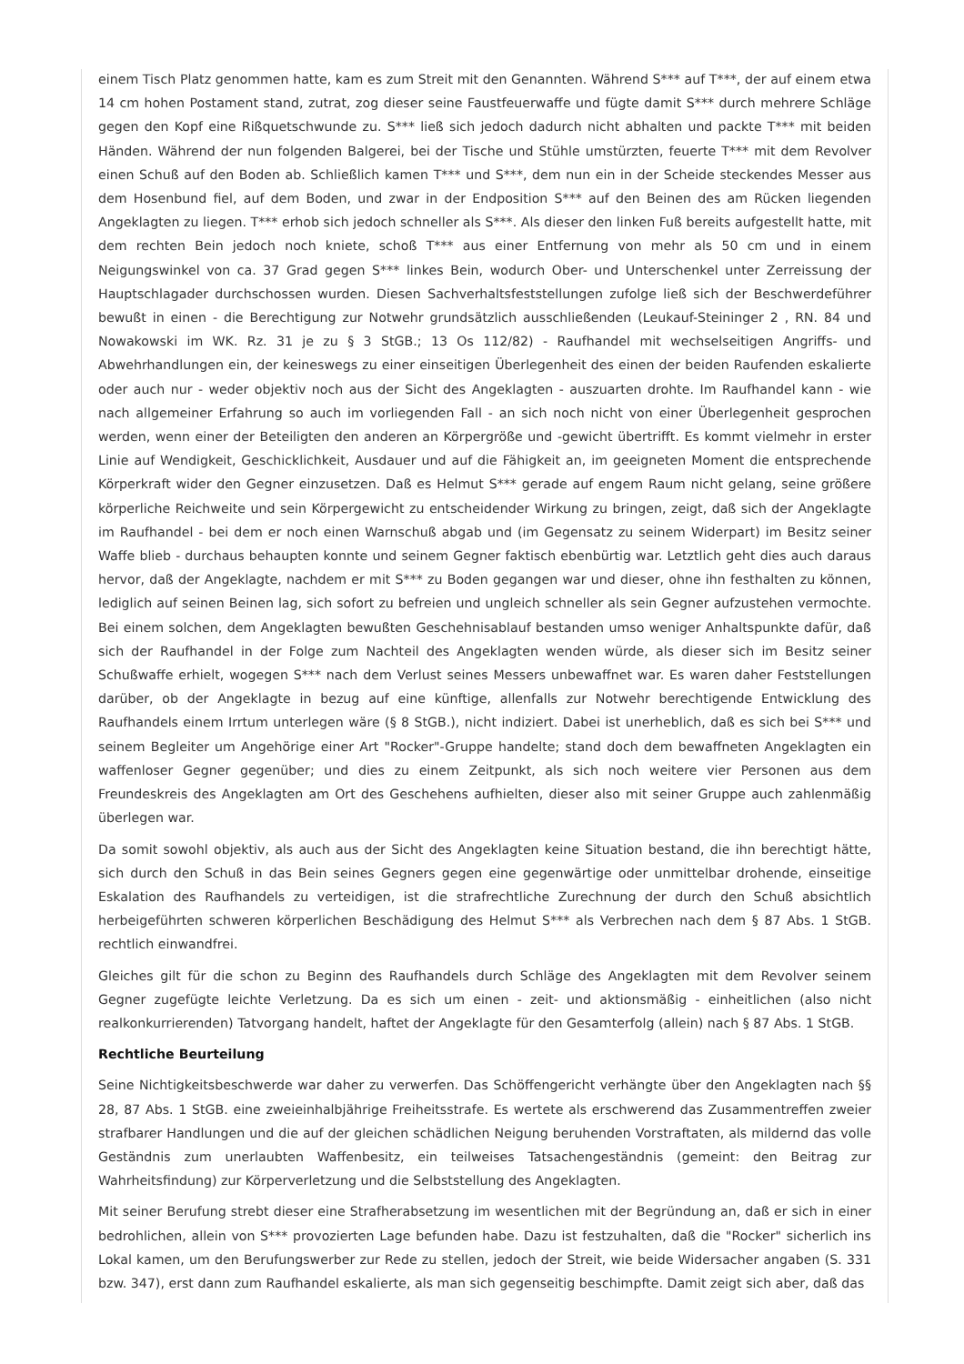einem Tisch Platz genommen hatte, kam es zum Streit mit den Genannten. Während S*** auf T***, der auf einem etwa 14 cm hohen Postament stand, zutrat, zog dieser seine Faustfeuerwaffe und fügte damit S*** durch mehrere Schläge gegen den Kopf eine Rißquetschwunde zu. S*** ließ sich jedoch dadurch nicht abhalten und packte T*** mit beiden Händen. Während der nun folgenden Balgerei, bei der Tische und Stühle umstürzten, feuerte T*** mit dem Revolver einen Schuß auf den Boden ab. Schließlich kamen T*** und S***, dem nun ein in der Scheide steckendes Messer aus dem Hosenbund fiel, auf dem Boden, und zwar in der Endposition S*** auf den Beinen des am Rücken liegenden Angeklagten zu liegen. T*** erhob sich jedoch schneller als S***. Als dieser den linken Fuß bereits aufgestellt hatte, mit dem rechten Bein jedoch noch kniete, schoß T*** aus einer Entfernung von mehr als 50 cm und in einem Neigungswinkel von ca. 37 Grad gegen S*** linkes Bein, wodurch Ober- und Unterschenkel unter Zerreissung der Hauptschlagader durchschossen wurden. Diesen Sachverhaltsfeststellungen zufolge ließ sich der Beschwerdeführer bewußt in einen - die Berechtigung zur Notwehr grundsätzlich ausschließenden (Leukauf-Steininger 2 , RN. 84 und Nowakowski im WK. Rz. 31 je zu § 3 StGB.; 13 Os 112/82) - Raufhandel mit wechselseitigen Angriffs- und Abwehrhandlungen ein, der keineswegs zu einer einseitigen Überlegenheit des einen der beiden Raufenden eskalierte oder auch nur - weder objektiv noch aus der Sicht des Angeklagten - auszuarten drohte. Im Raufhandel kann - wie nach allgemeiner Erfahrung so auch im vorliegenden Fall - an sich noch nicht von einer Überlegenheit gesprochen werden, wenn einer der Beteiligten den anderen an Körpergröße und -gewicht übertrifft. Es kommt vielmehr in erster Linie auf Wendigkeit, Geschicklichkeit, Ausdauer und auf die Fähigkeit an, im geeigneten Moment die entsprechende Körperkraft wider den Gegner einzusetzen. Daß es Helmut S*** gerade auf engem Raum nicht gelang, seine größere körperliche Reichweite und sein Körpergewicht zu entscheidender Wirkung zu bringen, zeigt, daß sich der Angeklagte im Raufhandel - bei dem er noch einen Warnschuß abgab und (im Gegensatz zu seinem Widerpart) im Besitz seiner Waffe blieb - durchaus behaupten konnte und seinem Gegner faktisch ebenbürtig war. Letztlich geht dies auch daraus hervor, daß der Angeklagte, nachdem er mit S*** zu Boden gegangen war und dieser, ohne ihn festhalten zu können, lediglich auf seinen Beinen lag, sich sofort zu befreien und ungleich schneller als sein Gegner aufzustehen vermochte. Bei einem solchen, dem Angeklagten bewußten Geschehnisablauf bestanden umso weniger Anhaltspunkte dafür, daß sich der Raufhandel in der Folge zum Nachteil des Angeklagten wenden würde, als dieser sich im Besitz seiner Schußwaffe erhielt, wogegen S*** nach dem Verlust seines Messers unbewaffnet war. Es waren daher Feststellungen darüber, ob der Angeklagte in bezug auf eine künftige, allenfalls zur Notwehr berechtigende Entwicklung des Raufhandels einem Irrtum unterlegen wäre (§ 8 StGB.), nicht indiziert. Dabei ist unerheblich, daß es sich bei S*** und seinem Begleiter um Angehörige einer Art "Rocker"-Gruppe handelte; stand doch dem bewaffneten Angeklagten ein waffenloser Gegner gegenüber; und dies zu einem Zeitpunkt, als sich noch weitere vier Personen aus dem Freundeskreis des Angeklagten am Ort des Geschehens aufhielten, dieser also mit seiner Gruppe auch zahlenmäßig überlegen war.
Da somit sowohl objektiv, als auch aus der Sicht des Angeklagten keine Situation bestand, die ihn berechtigt hätte, sich durch den Schuß in das Bein seines Gegners gegen eine gegenwärtige oder unmittelbar drohende, einseitige Eskalation des Raufhandels zu verteidigen, ist die strafrechtliche Zurechnung der durch den Schuß absichtlich herbeigeführten schweren körperlichen Beschädigung des Helmut S*** als Verbrechen nach dem § 87 Abs. 1 StGB. rechtlich einwandfrei.
Gleiches gilt für die schon zu Beginn des Raufhandels durch Schläge des Angeklagten mit dem Revolver seinem Gegner zugefügte leichte Verletzung. Da es sich um einen - zeit- und aktionsmäßig - einheitlichen (also nicht realkonkurrierenden) Tatvorgang handelt, haftet der Angeklagte für den Gesamterfolg (allein) nach § 87 Abs. 1 StGB.
Rechtliche Beurteilung
Seine Nichtigkeitsbeschwerde war daher zu verwerfen. Das Schöffengericht verhängte über den Angeklagten nach §§ 28, 87 Abs. 1 StGB. eine zweieinhalbjährige Freiheitsstrafe. Es wertete als erschwerend das Zusammentreffen zweier strafbarer Handlungen und die auf der gleichen schädlichen Neigung beruhenden Vorstraftaten, als mildernd das volle Geständnis zum unerlaubten Waffenbesitz, ein teilweises Tatsachengeständnis (gemeint: den Beitrag zur Wahrheitsfindung) zur Körperverletzung und die Selbststellung des Angeklagten.
Mit seiner Berufung strebt dieser eine Strafherabsetzung im wesentlichen mit der Begründung an, daß er sich in einer bedrohlichen, allein von S*** provozierten Lage befunden habe. Dazu ist festzuhalten, daß die "Rocker" sicherlich ins Lokal kamen, um den Berufungswerber zur Rede zu stellen, jedoch der Streit, wie beide Widersacher angaben (S. 331 bzw. 347), erst dann zum Raufhandel eskalierte, als man sich gegenseitig beschimpfte. Damit zeigt sich aber, daß das